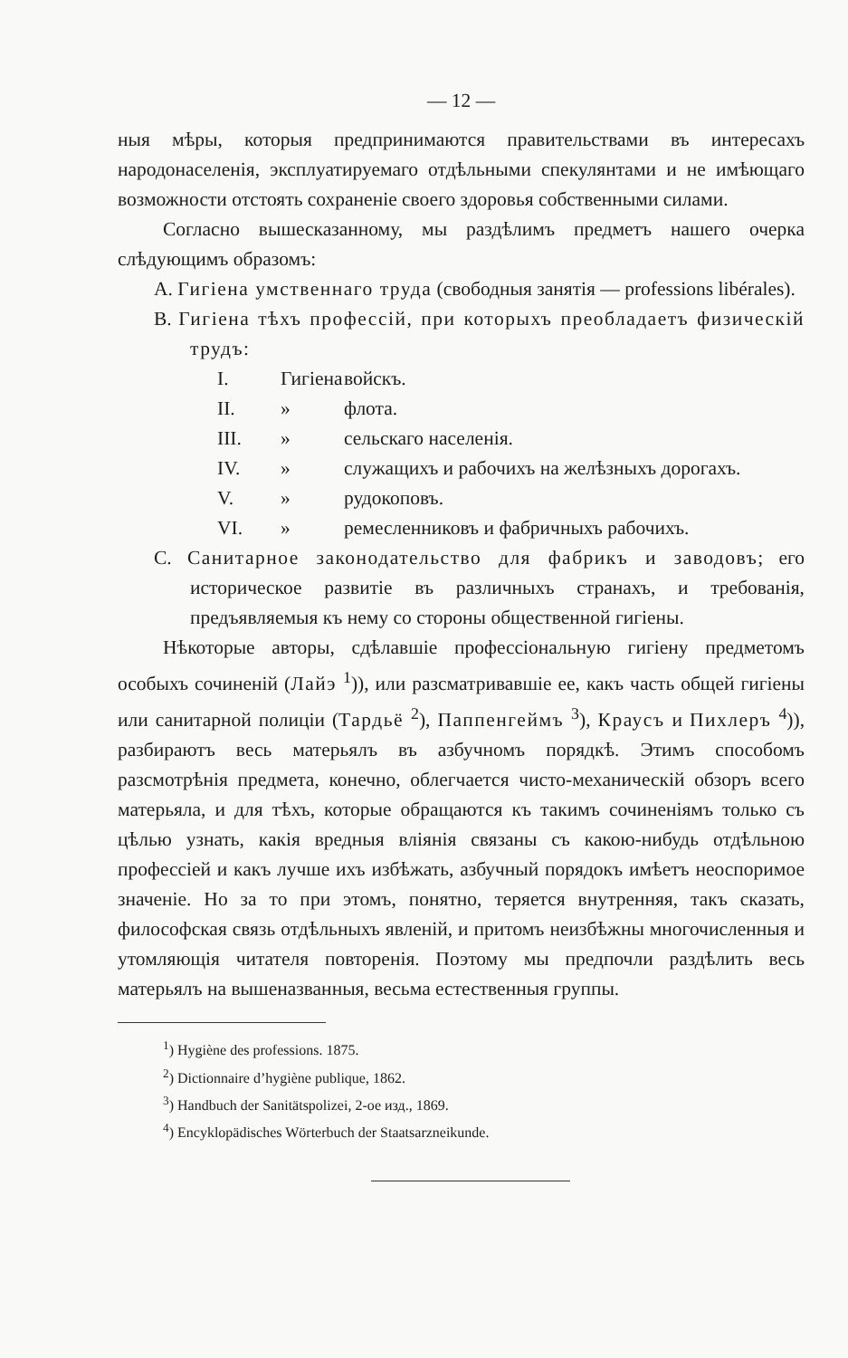— 12 —
ныя мѣры, которыя предпринимаются правительствами въ интересахъ народонаселенія, эксплуатируемаго отдѣльными спекулянтами и не имѣющаго возможности отстоять сохраненіе своего здоровья собственными силами.
Согласно вышесказанному, мы раздѣлимъ предметъ нашего очерка слѣдующимъ образомъ:
A. Гигіена умственнаго труда (свободныя занятія — professions libérales).
B. Гигіена тѣхъ профессій, при которыхъ преобладаетъ физическій трудъ:
I. Гигіена войскъ.
II. » флота.
III. » сельскаго населенія.
IV. » служащихъ и рабочихъ на желѣзныхъ дорогахъ.
V. » рудокоповъ.
VI. » ремесленниковъ и фабричныхъ рабочихъ.
C. Санитарное законодательство для фабрикъ и заводовъ; его историческое развитіе въ различныхъ странахъ, и требованія, предъявляемыя къ нему со стороны общественной гигіены.
Нѣкоторые авторы, сдѣлавшіе профессіональную гигіену предметомъ особыхъ сочиненій (Лайэ <sup>1</sup>)), или разсматривавшіе ее, какъ часть общей гигіены или санитарной полиціи (Тардьё <sup>2</sup>), Паппенгеймъ <sup>3</sup>), Краусъ и Пихлеръ <sup>4</sup>)), разбираютъ весь матерьялъ въ азбучномъ порядкѣ. Этимъ способомъ разсмотрѣнія предмета, конечно, облегчается чисто-механическій обзоръ всего матерьяла, и для тѣхъ, которые обращаются къ такимъ сочиненіямъ только съ цѣлью узнать, какія вредныя вліянія связаны съ какою-нибудь отдѣльною профессіей и какъ лучше ихъ избѣжать, азбучный порядокъ имѣетъ неоспоримое значеніе. Но за то при этомъ, понятно, теряется внутренняя, такъ сказать, философская связь отдѣльныхъ явленій, и притомъ неизбѣжны многочисленныя и утомляющія читателя повторенія. Поэтому мы предпочли раздѣлить весь матерьялъ на вышеназванныя, весьма естественныя группы.
<sup>1</sup>) Hygiène des professions. 1875.
<sup>2</sup>) Dictionnaire d’hygiène publique, 1862.
<sup>3</sup>) Handbuch der Sanitätspolizei, 2-ое изд., 1869.
<sup>4</sup>) Encyklopädisches Wörterbuch der Staatsarzneikunde.